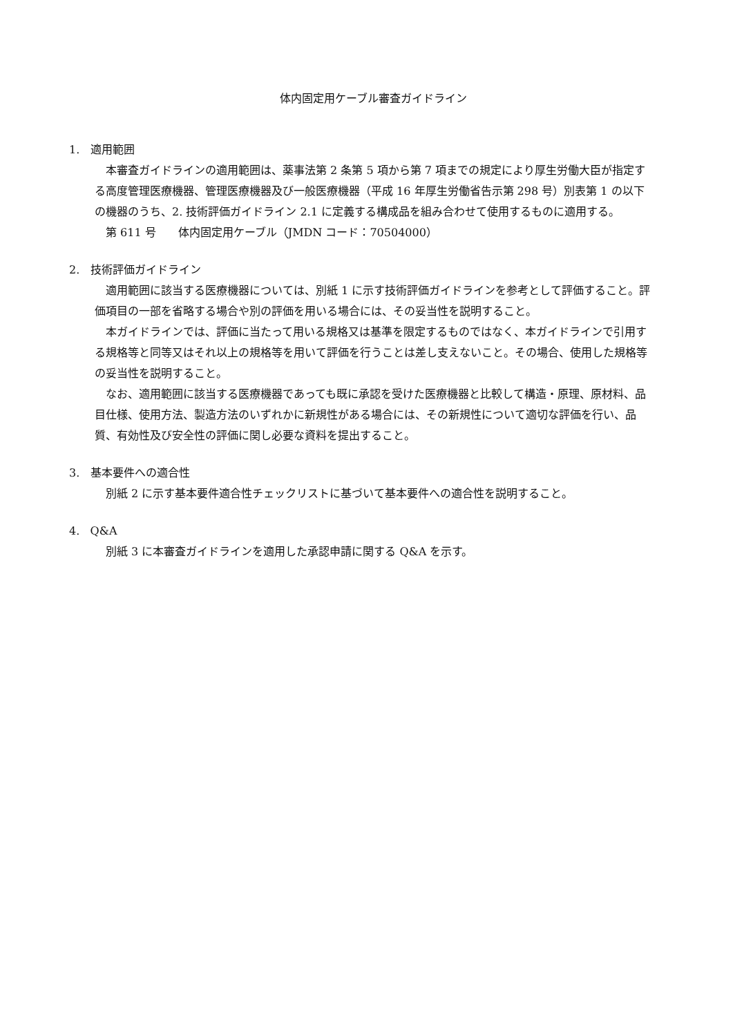体内固定用ケーブル審査ガイドライン
1. 適用範囲
本審査ガイドラインの適用範囲は、薬事法第 2 条第 5 項から第 7 項までの規定により厚生労働大臣が指定する高度管理医療機器、管理医療機器及び一般医療機器（平成 16 年厚生労働省告示第 298 号）別表第 1 の以下の機器のうち、2. 技術評価ガイドライン 2.1 に定義する構成品を組み合わせて使用するものに適用する。
第 611 号　　体内固定用ケーブル（JMDN コード：70504000）
2. 技術評価ガイドライン
適用範囲に該当する医療機器については、別紙 1 に示す技術評価ガイドラインを参考として評価すること。評価項目の一部を省略する場合や別の評価を用いる場合には、その妥当性を説明すること。
本ガイドラインでは、評価に当たって用いる規格又は基準を限定するものではなく、本ガイドラインで引用する規格等と同等又はそれ以上の規格等を用いて評価を行うことは差し支えないこと。その場合、使用した規格等の妥当性を説明すること。
なお、適用範囲に該当する医療機器であっても既に承認を受けた医療機器と比較して構造・原理、原材料、品目仕様、使用方法、製造方法のいずれかに新規性がある場合には、その新規性について適切な評価を行い、品質、有効性及び安全性の評価に関し必要な資料を提出すること。
3. 基本要件への適合性
別紙 2 に示す基本要件適合性チェックリストに基づいて基本要件への適合性を説明すること。
4. Q&A
別紙 3 に本審査ガイドラインを適用した承認申請に関する Q&A を示す。